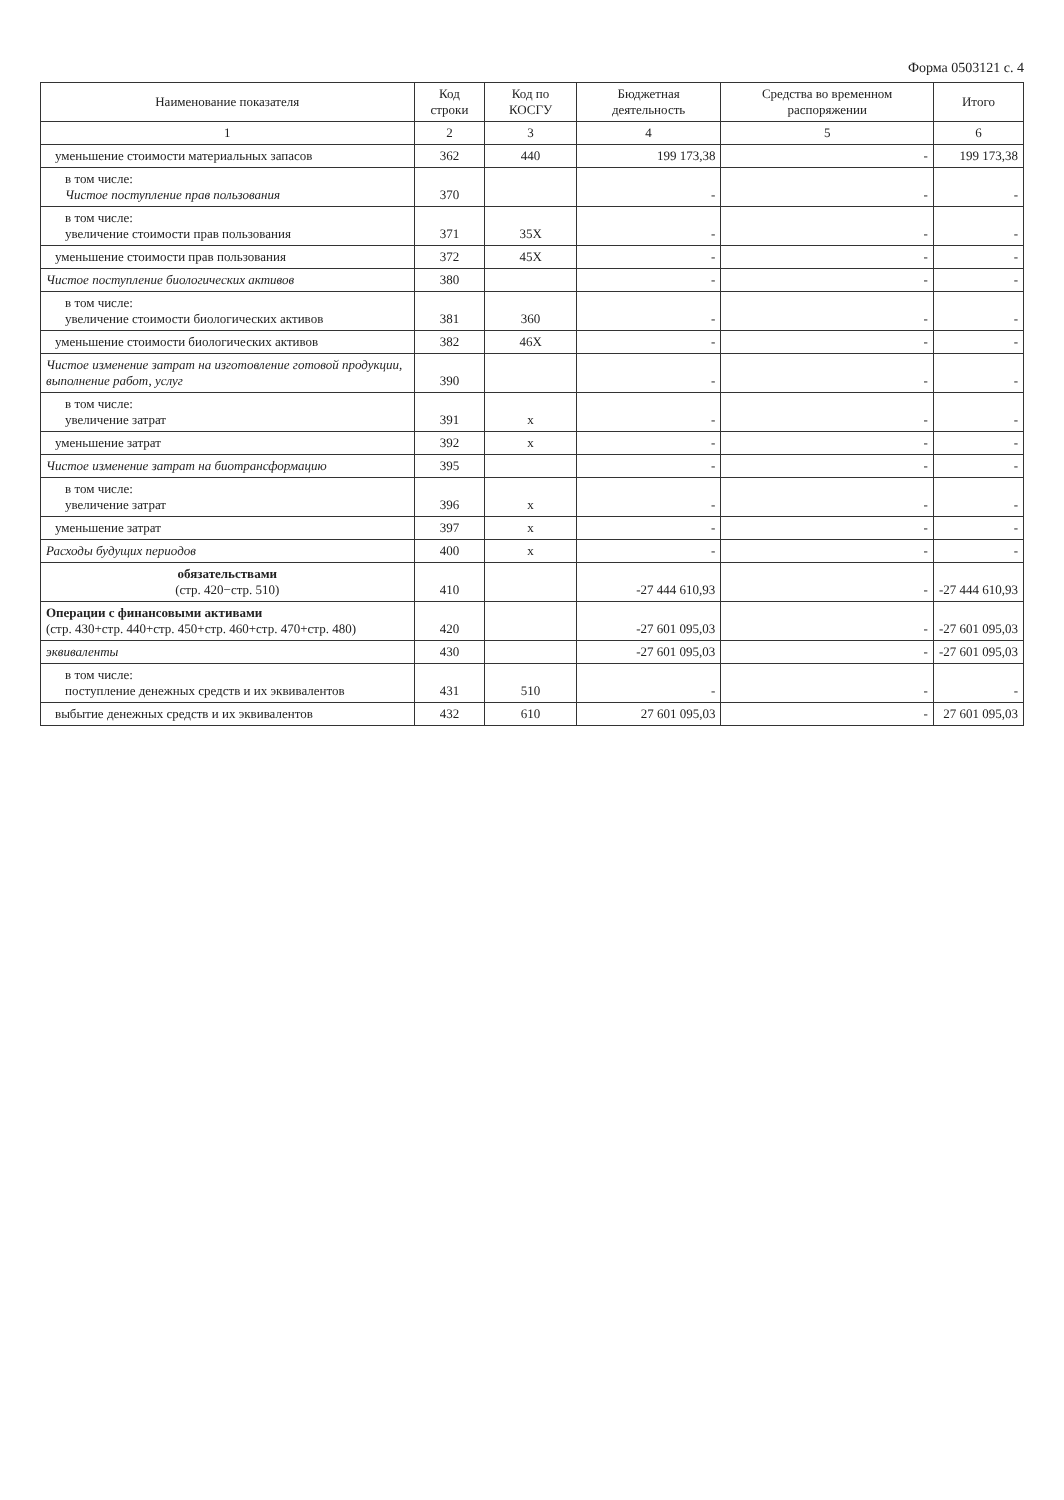Форма 0503121 с. 4
| Наименование показателя | Код строки | Код по КОСГУ | Бюджетная деятельность | Средства во временном распоряжении | Итого |
| --- | --- | --- | --- | --- | --- |
| 1 | 2 | 3 | 4 | 5 | 6 |
| уменьшение стоимости материальных запасов | 362 | 440 | 199 173,38 | - | 199 173,38 |
| в том числе: Чистое поступление прав пользования | 370 | | - | - | - |
| в том числе: увеличение стоимости прав пользования | 371 | 35X | - | - | - |
| уменьшение стоимости прав пользования | 372 | 45X | - | - | - |
| Чистое поступление биологических активов | 380 | | - | - | - |
| в том числе: увеличение стоимости биологических активов | 381 | 360 | - | - | - |
| уменьшение стоимости биологических активов | 382 | 46X | - | - | - |
| Чистое изменение затрат на изготовление готовой продукции, выполнение работ, услуг | 390 | | - | - | - |
| в том числе: увеличение затрат | 391 | x | - | - | - |
| уменьшение затрат | 392 | x | - | - | - |
| Чистое изменение затрат на биотрансформацию | 395 | | - | - | - |
| в том числе: увеличение затрат | 396 | x | - | - | - |
| уменьшение затрат | 397 | x | - | - | - |
| Расходы будущих периодов | 400 | x | - | - | - |
| обязательствами (стр. 420−стр. 510) | 410 | | -27 444 610,93 | - | -27 444 610,93 |
| Операции с финансовыми активами (стр. 430+стр. 440+стр. 450+стр. 460+стр. 470+стр. 480) | 420 | | -27 601 095,03 | - | -27 601 095,03 |
| эквиваленты | 430 | | -27 601 095,03 | - | -27 601 095,03 |
| в том числе: поступление денежных средств и их эквивалентов | 431 | 510 | - | - | - |
| выбытие денежных средств и их эквивалентов | 432 | 610 | 27 601 095,03 | - | 27 601 095,03 |